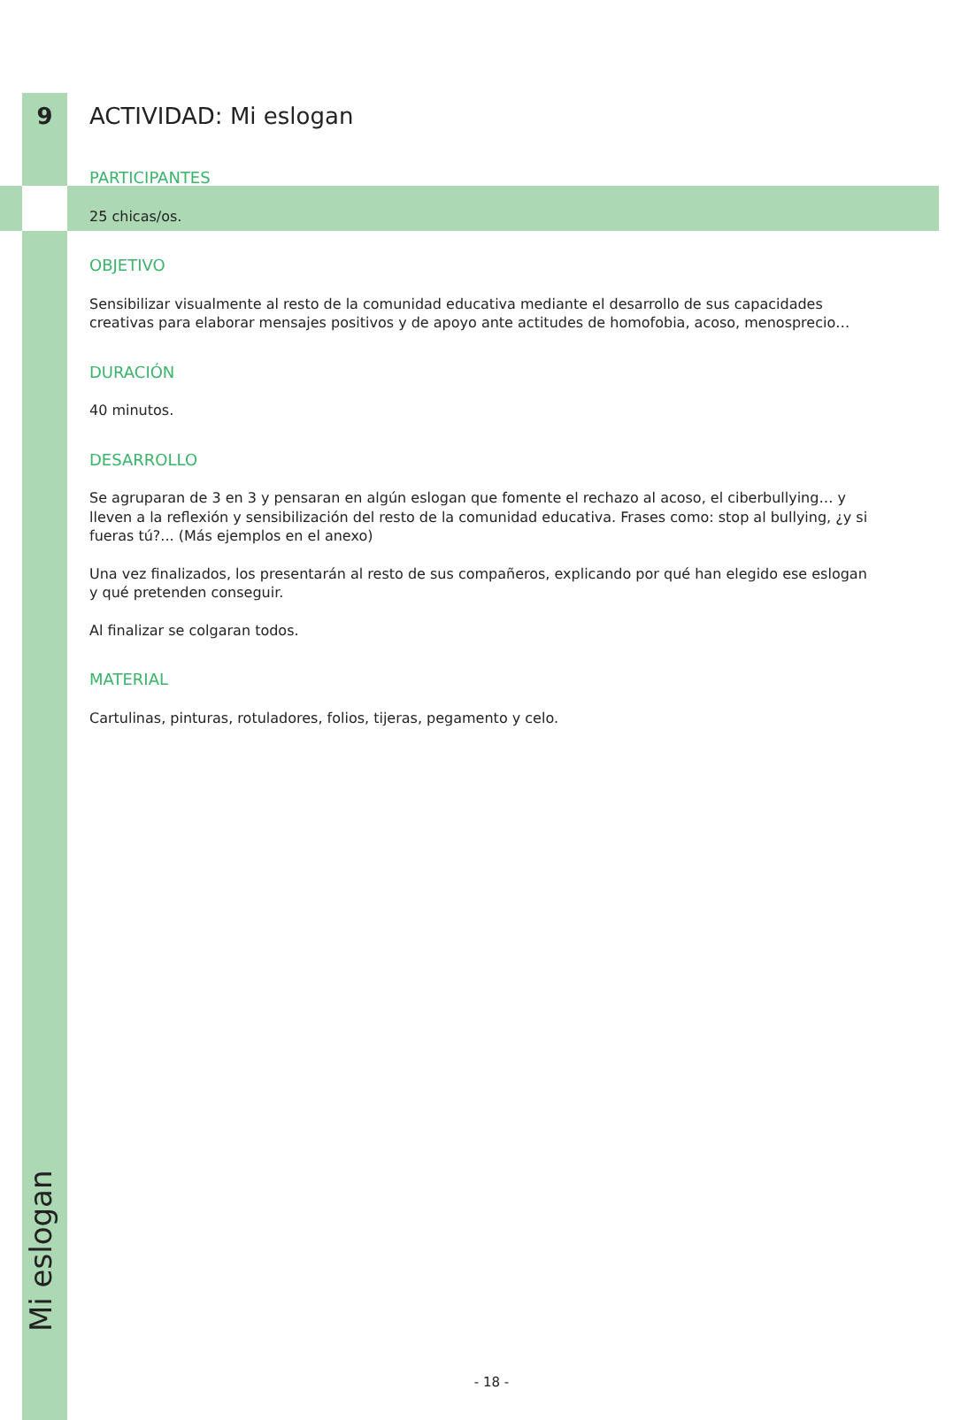9 ACTIVIDAD: Mi eslogan
PARTICIPANTES
25 chicas/os.
OBJETIVO
Sensibilizar visualmente al resto de la comunidad educativa mediante el desarrollo de sus capacidades creativas para elaborar mensajes positivos y de apoyo ante actitudes de homofobia, acoso, menosprecio…
DURACIÓN
40 minutos.
DESARROLLO
Se agruparan de 3 en 3 y pensaran en algún eslogan que fomente el rechazo al acoso, el ciberbullying… y lleven a la reflexión y sensibilización del resto de la comunidad educativa. Frases como: stop al bullying, ¿y si fueras tú?... (Más ejemplos en el anexo)
Una vez finalizados, los presentarán al resto de sus compañeros, explicando por qué han elegido ese eslogan y qué pretenden conseguir.
Al finalizar se colgaran todos.
MATERIAL
Cartulinas, pinturas, rotuladores, folios, tijeras, pegamento y celo.
Mi eslogan
- 18 -